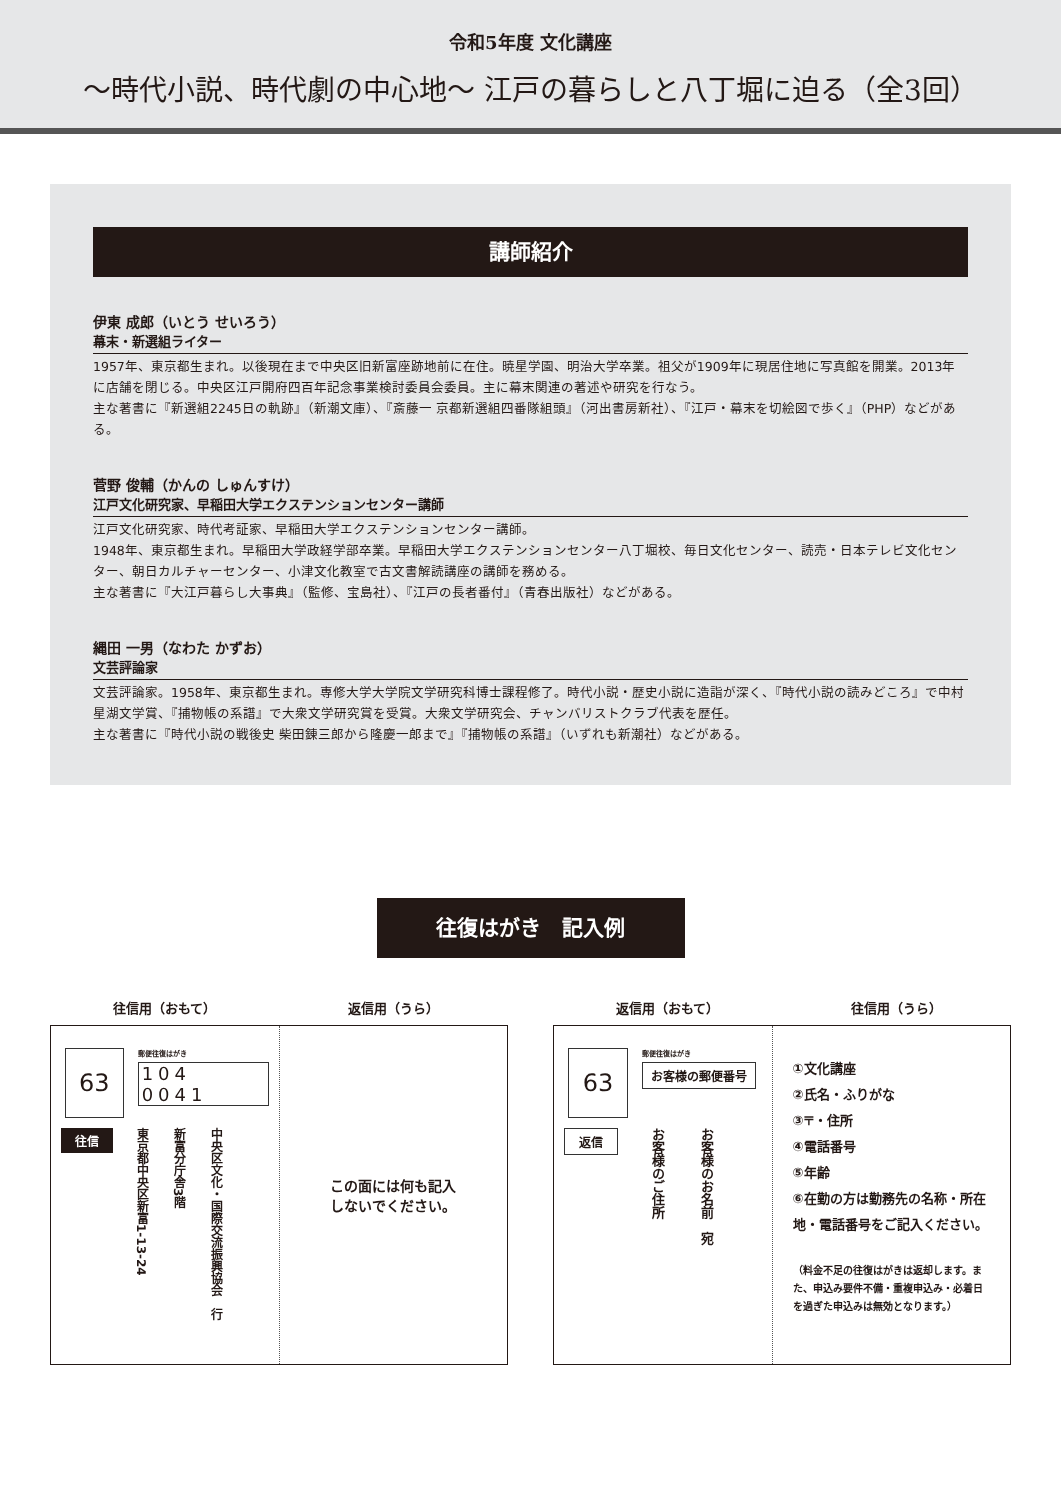令和5年度 文化講座
～時代小説、時代劇の中心地～ 江戸の暮らしと八丁堀に迫る（全3回）
講師紹介
伊東 成郎（いとう せいろう）
幕末・新選組ライター
1957年、東京都生まれ。以後現在まで中央区旧新富座跡地前に在住。暁星学園、明治大学卒業。祖父が1909年に現居住地に写真館を開業。2013年に店舗を閉じる。中央区江戸開府四百年記念事業検討委員会委員。主に幕末関連の著述や研究を行なう。
主な著書に『新選組2245日の軌跡』（新潮文庫）、『斎藤一 京都新選組四番隊組頭』（河出書房新社）、『江戸・幕末を切絵図で歩く』（PHP）などがある。
菅野 俊輔（かんの しゅんすけ）
江戸文化研究家、早稲田大学エクステンションセンター講師
江戸文化研究家、時代考証家、早稲田大学エクステンションセンター講師。
1948年、東京都生まれ。早稲田大学政経学部卒業。早稲田大学エクステンションセンター八丁堀校、毎日文化センター、読売・日本テレビ文化センター、朝日カルチャーセンター、小津文化教室で古文書解読講座の講師を務める。
主な著書に『大江戸暮らし大事典』（監修、宝島社）、『江戸の長者番付』（青春出版社）などがある。
縄田 一男（なわた かずお）
文芸評論家
文芸評論家。1958年、東京都生まれ。専修大学大学院文学研究科博士課程修了。時代小説・歴史小説に造詣が深く、『時代小説の読みどころ』で中村星湖文学賞、『捕物帳の系譜』で大衆文学研究賞を受賞。大衆文学研究会、チャンバリストクラブ代表を歴任。
主な著書に『時代小説の戦後史 柴田錬三郎から隆慶一郎まで』『捕物帳の系譜』（いずれも新潮社）などがある。
往復はがき　記入例
往信用（おもて） 返信用（うら）
63
郵便往復はがき
104 0041
往信
東京都中央区新富1-13-24 新富分庁舎3階 中央区文化・国際交流振興協会　行
この面には何も記入
しないでください。
返信用（おもて） 往信用（うら）
63
郵便往復はがき
お客様の郵便番号
返信
お客様のご住所 お客様のお名前　宛
①文化講座
②氏名・ふりがな
③〒・住所
④電話番号
⑤年齢
⑥在勤の方は勤務先の名称・所在地・電話番号をご記入ください。
（料金不足の往復はがきは返却します。また、申込み要件不備・重複申込み・必着日を過ぎた申込みは無効となります。）